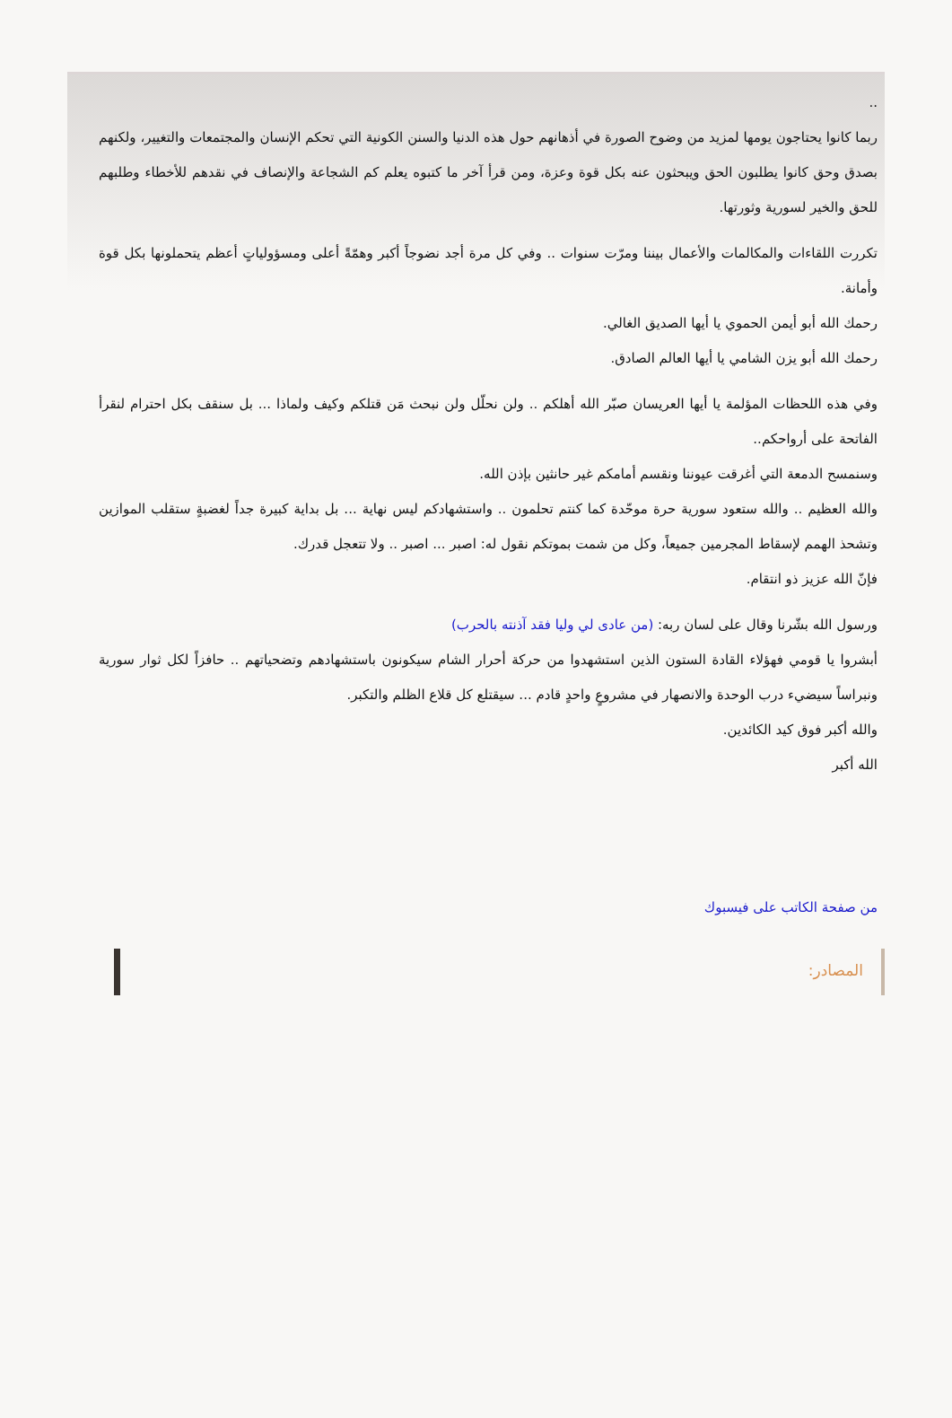..
ربما كانوا يحتاجون يومها لمزيد من وضوح الصورة في أذهانهم حول هذه الدنيا والسنن الكونية التي تحكم الإنسان والمجتمعات والتغيير، ولكنهم بصدق وحق كانوا يطلبون الحق ويبحثون عنه بكل قوة وعزة، ومن قرأ آخر ما كتبوه يعلم كم الشجاعة والإنصاف في نقدهم للأخطاء وطلبهم للحق والخير لسورية وثورتها.
تكررت اللقاءات والمكالمات والأعمال بيننا ومرّت سنوات .. وفي كل مرة أجد نضوجاً أكبر وهمّةً أعلى ومسؤولياتٍ أعظم يتحملونها بكل قوة وأمانة.
رحمك الله أبو أيمن الحموي يا أيها الصديق الغالي.
رحمك الله أبو يزن الشامي يا أيها العالم الصادق.
وفي هذه اللحظات المؤلمة يا أيها العريسان صبّر الله أهلكم .. ولن نحلّل ولن نبحث مَن قتلكم وكيف ولماذا ... بل سنقف بكل احترام لنقرأ الفاتحة على أرواحكم..
وسنمسح الدمعة التي أغرقت عيوننا ونقسم أمامكم غير حانثين بإذن الله.
والله العظيم .. والله ستعود سورية حرة موحّدة كما كنتم تحلمون .. واستشهادكم ليس نهاية ... بل بداية كبيرة جداً لغضبةٍ ستقلب الموازين وتشحذ الهمم لإسقاط المجرمين جميعاً، وكل من شمت بموتكم نقول له: اصبر ... اصبر .. ولا تتعجل قدرك.
فإنّ الله عزيز ذو انتقام.
ورسول الله بشّرنا وقال على لسان ربه: (من عادى لي وليا فقد آذنته بالحرب)
أبشروا يا قومي فهؤلاء القادة الستون الذين استشهدوا من حركة أحرار الشام سيكونون باستشهادهم وتضحياتهم .. حافزاً لكل ثوار سورية ونبراساً سيضيء درب الوحدة والانصهار في مشروعٍ واحدٍ قادم ... سيقتلع كل قلاع الظلم والتكبر.
والله أكبر فوق كيد الكائدين.
الله أكبر
من صفحة الكاتب على فيسبوك
المصادر: